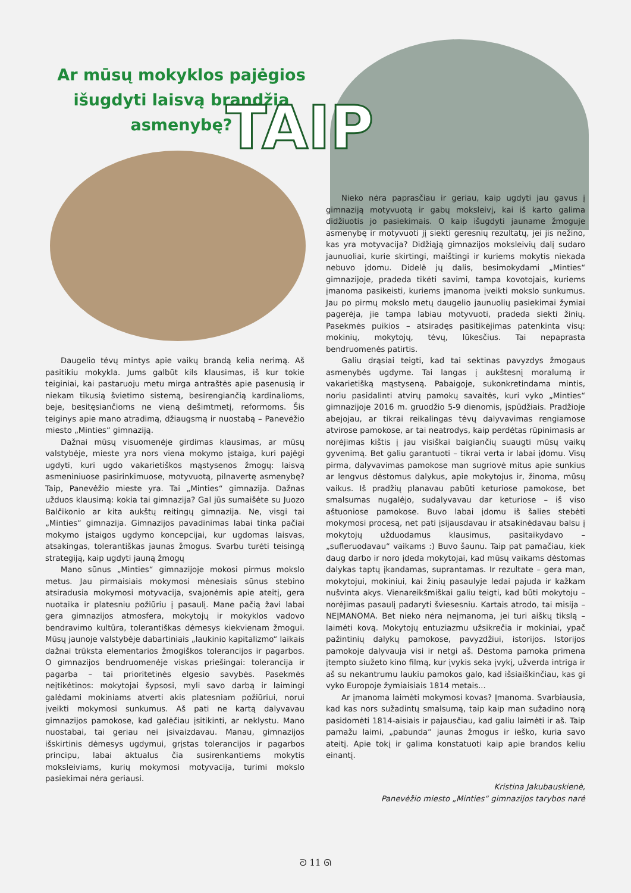Ar mūsų mokyklos pajėgios išugdyti laisvą brandžią asmenybę?
TAIP
Nieko nėra paprasčiau ir geriau, kaip ugdyti jau gavus į gimnaziją motyvuotą ir gabų moksleivį, kai iš karto galima didžiuotis jo pasiekimais. O kaip išugdyti jauname žmoguje asmenybę ir motyvuoti jį siekti geresnių rezultatų, jei jis nežino, kas yra motyvacija? Didžiąją gimnazijos moksleivių dalį sudaro jaunuoliai, kurie skirtingi, maištingi ir kuriems mokytis niekada nebuvo įdomu. Didelė jų dalis, besimokydami „Minties“ gimnazijoje, pradeda tikėti savimi, tampa kovotojais, kuriems įmanoma pasikeisti, kuriems įmanoma įveikti mokslo sunkumus. Jau po pirmų mokslo metų daugelio jaunuolių pasiekimai žymiai pagerėja, jie tampa labiau motyvuoti, pradeda siekti žinių. Pasekmės puikios – atsiradęs pasitikėjimas patenkinta visų: mokinių, mokytojų, tėvų, lūkesčius. Tai nepaprasta bendruomenės patirtis.
Galiu drąsiai teigti, kad tai sektinas pavyzdys žmogaus asmenybės ugdyme. Tai langas į aukštesnį moralumą ir vakarietišką mąstyseną. Pabaigoje, sukonkretindama mintis, noriu pasidalinti atvirų pamokų savaitės, kuri vyko „Minties“ gimnazijoje 2016 m. gruodžio 5-9 dienomis, įspūdžiais. Pradžioje abejojau, ar tikrai reikalingas tėvų dalyvavimas rengiamose atvirose pamokose, ar tai neatrodys, kaip perdėtas rūpinimasis ar norėjimas kištis į jau visiškai baigiančių suaugti mūsų vaikų gyvenimą. Bet galiu garantuoti – tikrai verta ir labai įdomu. Visų pirma, dalyvavimas pamokose man sugriovė mitus apie sunkius ar lengvus dėstomus dalykus, apie mokytojus ir, žinoma, mūsų vaikus. Iš pradžių planavau pabūti keturiose pamokose, bet smalsumas nugalėjo, sudalyvavau dar keturiose – iš viso aštuoniose pamokose. Buvo labai įdomu iš šalies stebėti mokymosi procesą, net pati įsijausdavau ir atsakinėdavau balsu į mokytojų užduodamus klausimus, pasitaikydavo – „sufleruodavau“ vaikams :) Buvo šaunu. Taip pat pamačiau, kiek daug darbo ir noro įdeda mokytojai, kad mūsų vaikams dėstomas dalykas taptų įkandamas, suprantamas. Ir rezultate – gera man, mokytojui, mokiniui, kai žinių pasaulyje ledai pajuda ir kažkam nušvinta akys. Vienareikšmiškai galiu teigti, kad būti mokytoju – norėjimas pasaulį padaryti šviesesniu. Kartais atrodo, tai misija – NEĮMANOMA. Bet nieko nėra neįmanoma, jei turi aiškų tikslą – laimėti kovą. Mokytojų entuziazmu užsikrečia ir mokiniai, ypač pažintinių dalykų pamokose, pavyzdžiui, istorijos. Istorijos pamokoje dalyvauja visi ir netgi aš. Dėstoma pamoka primena įtempto siužeto kino filmą, kur įvykis seka įvykį, užverda intriga ir aš su nekantrumu laukiu pamokos galo, kad išsiaiškinčiau, kas gi vyko Europoje žymiaisiais 1814 metais...
Ar įmanoma laimėti mokymosi kovas? Įmanoma. Svarbiausia, kad kas nors sužadintų smalsumą, taip kaip man sužadino norą pasidomėti 1814-aisiais ir pajausčiau, kad galiu laimėti ir aš. Taip pamažu laimi, „pabunda“ jaunas žmogus ir ieško, kuria savo ateitį. Apie tokį ir galima konstatuoti kaip apie brandos keliu einantį.
Daugelio tėvų mintys apie vaikų brandą kelia nerimą. Aš pasitikiu mokykla. Jums galbūt kils klausimas, iš kur tokie teiginiai, kai pastaruoju metu mirga antraštės apie pasenusią ir niekam tikusią švietimo sistemą, besirengiančią kardinalioms, beje, besitęsiančioms ne vieną dešimtmetį, reformoms. Šis teiginys apie mano atradimą, džiaugsmą ir nuostabą – Panevėžio miesto „Minties“ gimnaziją.
Dažnai mūsų visuomenėje girdimas klausimas, ar mūsų valstybėje, mieste yra nors viena mokymo įstaiga, kuri pajėgi ugdyti, kuri ugdo vakarietiškos mąstysenos žmogų: laisvą asmeniniuose pasirinkimuose, motyvuotą, pilnavertę asmenybę? Taip, Panevėžio mieste yra. Tai „Minties“ gimnazija. Dažnas užduos klausimą: kokia tai gimnazija? Gal jūs sumaišėte su Juozo Balčikonio ar kita aukštų reitingų gimnazija. Ne, visgi tai „Minties“ gimnazija. Gimnazijos pavadinimas labai tinka pačiai mokymo įstaigos ugdymo koncepcijai, kur ugdomas laisvas, atsakingas, tolerantiškas jaunas žmogus. Svarbu turėti teisingą strategiją, kaip ugdyti jauną žmogų
Mano sūnus „Minties“ gimnazijoje mokosi pirmus mokslo metus. Jau pirmaisiais mokymosi mėnesiais sūnus stebino atsiradusia mokymosi motyvacija, svajonėmis apie ateitį, gera nuotaika ir platesniu požiūriu į pasaulį. Mane pačią žavi labai gera gimnazijos atmosfera, mokytojų ir mokyklos vadovo bendravimo kultūra, tolerantiškas dėmesys kiekvienam žmogui. Mūsų jaunoje valstybėje dabartiniais „laukinio kapitalizmo“ laikais dažnai trūksta elementarios žmogiškos tolerancijos ir pagarbos. O gimnazijos bendruomenėje viskas priešingai: tolerancija ir pagarba – tai prioritetinės elgesio savybės. Pasekmės neįtikėtinos: mokytojai šypsosi, myli savo darbą ir laimingi galėdami mokiniams atverti akis platesniam požiūriui, norui įveikti mokymosi sunkumus. Aš pati ne kartą dalyvavau gimnazijos pamokose, kad galėčiau įsitikinti, ar neklystu. Mano nuostabai, tai geriau nei įsivaizdavau. Manau, gimnazijos išskirtinis dėmesys ugdymui, grįstas tolerancijos ir pagarbos principu, labai aktualus čia susirenkantiems mokytis moksleiviams, kurių mokymosi motyvacija, turimi mokslo pasiekimai nėra geriausi.
Kristina Jakubauskienė,
Panevėžio miesto „Minties“ gimnazijos tarybos narė
ᘐ 11 ᘏ